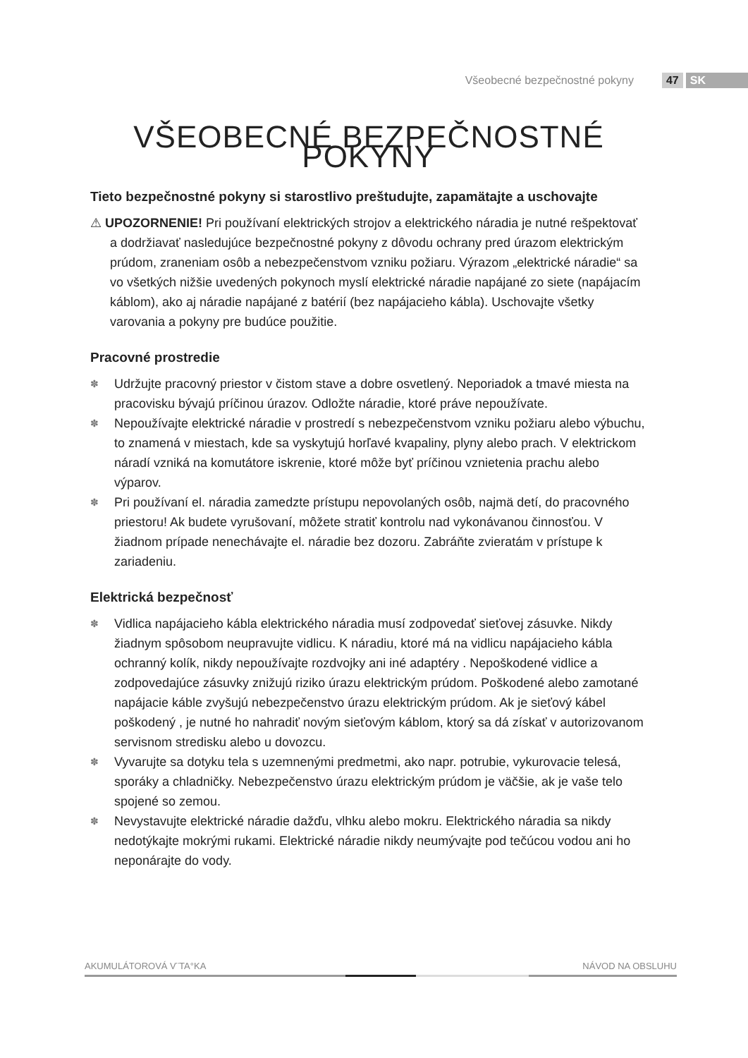Všeobecné bezpečnostné pokyny 47 SK
VŠEOBECNÉ BEZPEČNOSTNÉ POKYNY
Tieto bezpečnostné pokyny si starostlivo preštudujte, zapamätajte a uschovajte
⚠ UPOZORNENIE! Pri používaní elektrických strojov a elektrického náradia je nutné rešpektovať a dodržiavať nasledujúce bezpečnostné pokyny z dôvodu ochrany pred úrazom elektrickým prúdom, zraneniam osôb a nebezpečenstvom vzniku požiaru. Výrazom „elektrické náradie“ sa vo všetkých nižšie uvedených pokynoch myslí elektrické náradie napájané zo siete (napájacím káblom), ako aj náradie napájané z batérií (bez napájacieho kábla). Uschovajte všetky varovania a pokyny pre budúce použitie.
Pracovné prostredie
✽ Udržujte pracovný priestor v čistom stave a dobre osvetlený. Neporiadok a tmavé miesta na pracovisku bývajú príčinou úrazov. Odložte náradie, ktoré práve nepoužívate.
✽ Nepoužívajte elektrické náradie v prostredí s nebezpečenstvom vzniku požiaru alebo výbuchu, to znamená v miestach, kde sa vyskytujú horľavé kvapaliny, plyny alebo prach. V elektrickom náradí vzniká na komutátore iskrenie, ktoré môže byť príčinou vznietenia prachu alebo výparov.
✽ Pri používaní el. náradia zamedzte prístupu nepovolaných osôb, najmä detí, do pracovného priestoru! Ak budete vyrušovaní, môžete stratiť kontrolu nad vykonávanou činnosťou. V žiadnom prípade nenechávajte el. náradie bez dozoru. Zabráňte zvieratám v prístupe k zariadeniu.
Elektrická bezpečnosť
✽ Vidlica napájacieho kábla elektrického náradia musí zodpovedať sieťovej zásuvke. Nikdy žiadnym spôsobom neupravujte vidlicu. K náradiu, ktoré má na vidlicu napájacieho kábla ochranný kolík, nikdy nepoužívajte rozdvojky ani iné adaptéry . Nepoškodené vidlice a zodpovedajúce zásuvky znižujú riziko úrazu elektrickým prúdom. Poškodené alebo zamotané napájacie káble zvyšujú nebezpečenstvo úrazu elektrickým prúdom. Ak je sieťový kábel poškodený , je nutné ho nahradiť novým sieťovým káblom, ktorý sa dá získať v autorizovanom servisnom stredisku alebo u dovozcu.
✽ Vyvarujte sa dotyku tela s uzemnenými predmetmi, ako napr. potrubie, vykurovacie telesá, sporáky a chladničky. Nebezpečenstvo úrazu elektrickým prúdom je väčšie, ak je vaše telo spojené so zemou.
✽ Nevystavujte elektrické náradie dažďu, vlhku alebo mokru. Elektrického náradia sa nikdy nedotýkajte mokrými rukami. Elektrické náradie nikdy neumývajte pod tečúcou vodou ani ho neponárajte do vody.
AKUMULÁTOROVÁ V¨TA°KA NÁVOD NA OBSLUHU